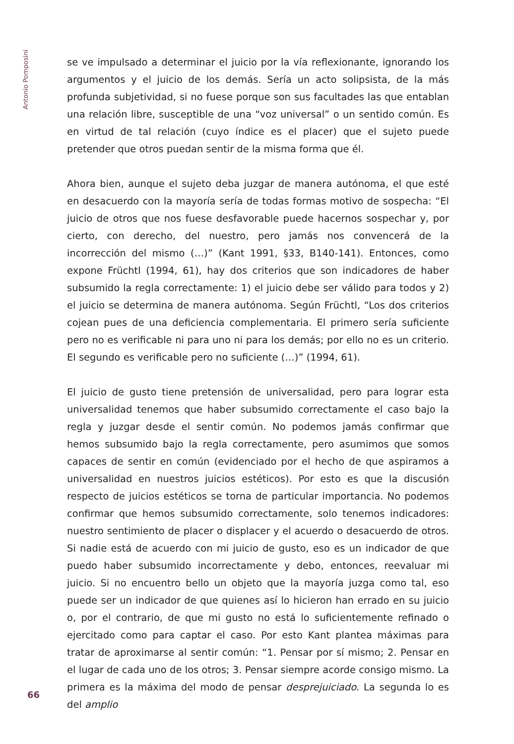Antonio Pomposini
se ve impulsado a determinar el juicio por la vía reflexionante, ignorando los argumentos y el juicio de los demás. Sería un acto solipsista, de la más profunda subjetividad, si no fuese porque son sus facultades las que entablan una relación libre, susceptible de una “voz universal” o un sentido común. Es en virtud de tal relación (cuyo índice es el placer) que el sujeto puede pretender que otros puedan sentir de la misma forma que él.
Ahora bien, aunque el sujeto deba juzgar de manera autónoma, el que esté en desacuerdo con la mayoría sería de todas formas motivo de sospecha: “El juicio de otros que nos fuese desfavorable puede hacernos sospechar y, por cierto, con derecho, del nuestro, pero jamás nos convencerá de la incorrección del mismo (…)” (Kant 1991, §33, B140-141). Entonces, como expone Früchtl (1994, 61), hay dos criterios que son indicadores de haber subsumido la regla correctamente: 1) el juicio debe ser válido para todos y 2) el juicio se determina de manera autónoma. Según Früchtl, “Los dos criterios cojean pues de una deficiencia complementaria. El primero sería suficiente pero no es verificable ni para uno ni para los demás; por ello no es un criterio. El segundo es verificable pero no suficiente (…)” (1994, 61).
El juicio de gusto tiene pretensión de universalidad, pero para lograr esta universalidad tenemos que haber subsumido correctamente el caso bajo la regla y juzgar desde el sentir común. No podemos jamás confirmar que hemos subsumido bajo la regla correctamente, pero asumimos que somos capaces de sentir en común (evidenciado por el hecho de que aspiramos a universalidad en nuestros juicios estéticos). Por esto es que la discusión respecto de juicios estéticos se torna de particular importancia. No podemos confirmar que hemos subsumido correctamente, solo tenemos indicadores: nuestro sentimiento de placer o displacer y el acuerdo o desacuerdo de otros. Si nadie está de acuerdo con mi juicio de gusto, eso es un indicador de que puedo haber subsumido incorrectamente y debo, entonces, reevaluar mi juicio. Si no encuentro bello un objeto que la mayoría juzga como tal, eso puede ser un indicador de que quienes así lo hicieron han errado en su juicio o, por el contrario, de que mi gusto no está lo suficientemente refinado o ejercitado como para captar el caso. Por esto Kant plantea máximas para tratar de aproximarse al sentir común: “1. Pensar por sí mismo; 2. Pensar en el lugar de cada uno de los otros; 3. Pensar siempre acorde consigo mismo. La primera es la máxima del modo de pensar desprejuiciado. La segunda lo es del amplio
66